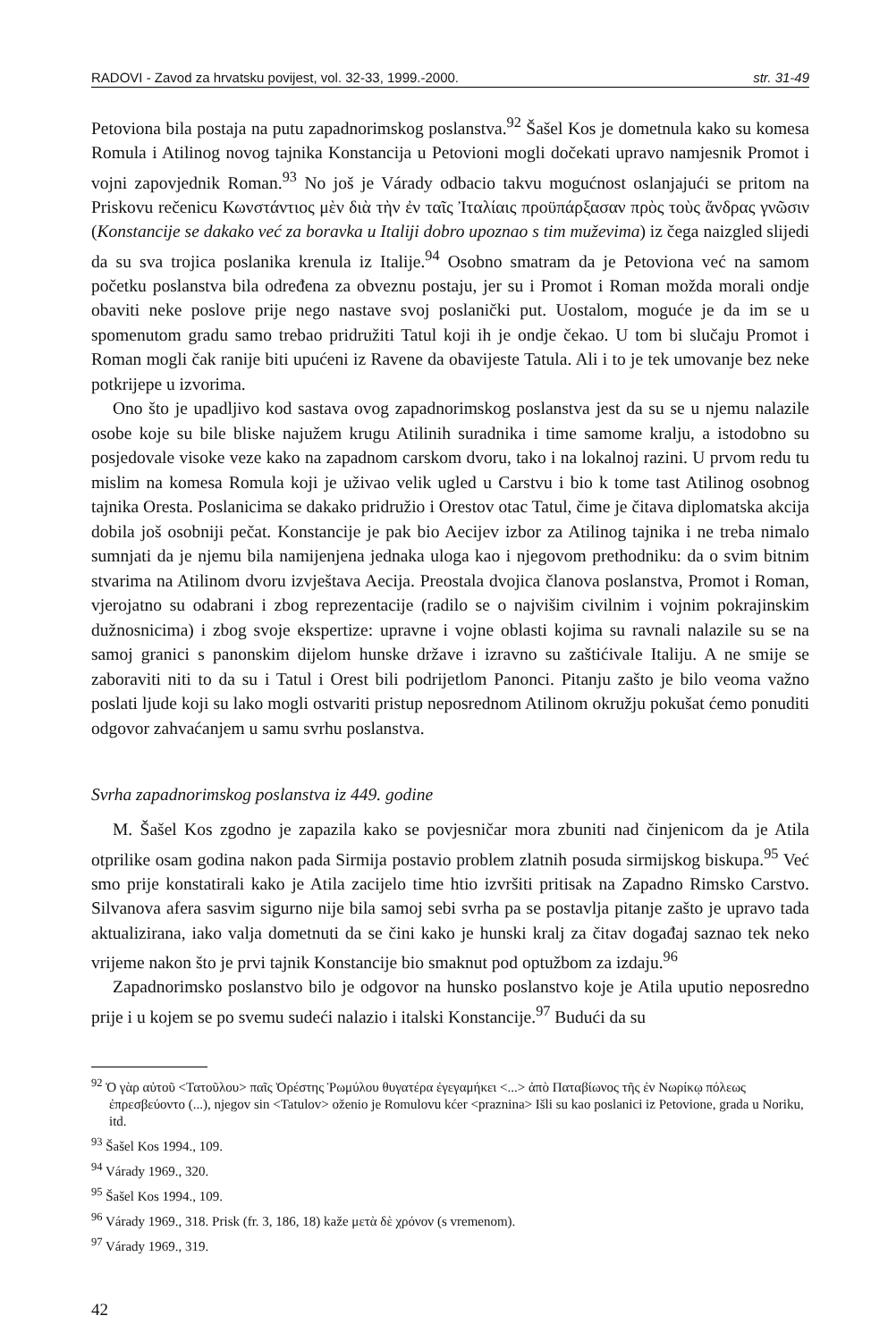RADOVI - Zavod za hrvatsku povijest, vol. 32-33, 1999.-2000. str. 31-49
Petoviona bila postaja na putu zapadnorimskog poslanstva.<sup>92</sup> Šašel Kos je dometnula kako su komesa Romula i Atilinog novog tajnika Konstancija u Petovioni mogli dočekati upravo namjesnik Promot i vojni zapovjednik Roman.<sup>93</sup> No još je Várady odbacio takvu mogućnost oslanjajući se pritom na Priskovu rečenicu Κωνστάντιος μὲν διὰ τὴν ἐν ταῖς Ἰταλίαις προϋπάρξασαν πρὸς τοὺς ἄνδρας γνῶσιν (Konstancije se dakako već za boravka u Italiji dobro upoznao s tim muževima) iz čega naizgled slijedi da su sva trojica poslanika krenula iz Italije.<sup>94</sup> Osobno smatram da je Petoviona već na samom početku poslanstva bila određena za obveznu postaju, jer su i Promot i Roman možda morali ondje obaviti neke poslove prije nego nastave svoj poslanički put. Uostalom, moguće je da im se u spomenutom gradu samo trebao pridružiti Tatul koji ih je ondje čekao. U tom bi slučaju Promot i Roman mogli čak ranije biti upućeni iz Ravene da obavijeste Tatula. Ali i to je tek umovanje bez neke potkrijepe u izvorima.
Ono što je upadljivo kod sastava ovog zapadnorimskog poslanstva jest da su se u njemu nalazile osobe koje su bile bliske najužem krugu Atilinih suradnika i time samome kralju, a istodobno su posjedovale visoke veze kako na zapadnom carskom dvoru, tako i na lokalnoj razini. U prvom redu tu mislim na komesa Romula koji je uživao velik ugled u Carstvu i bio k tome tast Atilinog osobnog tajnika Oresta. Poslanicima se dakako pridružio i Orestov otac Tatul, čime je čitava diplomatska akcija dobila još osobniji pečat. Konstancije je pak bio Aecijev izbor za Atilinog tajnika i ne treba nimalo sumnjati da je njemu bila namijenjena jednaka uloga kao i njegovom prethodniku: da o svim bitnim stvarima na Atilinom dvoru izvještava Aecija. Preostala dvojica članova poslanstva, Promot i Roman, vjerojatno su odabrani i zbog reprezentacije (radilo se o najvišim civilnim i vojnim pokrajinskim dužnosnicima) i zbog svoje ekspertize: upravne i vojne oblasti kojima su ravnali nalazile su se na samoj granici s panonskim dijelom hunske države i izravno su zaštićivale Italiju. A ne smije se zaboraviti niti to da su i Tatul i Orest bili podrijetlom Panonci. Pitanju zašto je bilo veoma važno poslati ljude koji su lako mogli ostvariti pristup neposrednom Atilinom okružju pokušat ćemo ponuditi odgovor zahvaćanjem u samu svrhu poslanstva.
Svrha zapadnorimskog poslanstva iz 449. godine
M. Šašel Kos zgodno je zapazila kako se povjesničar mora zbuniti nad činjenicom da je Atila otprilike osam godina nakon pada Sirmija postavio problem zlatnih posuda sirmijskog biskupa.<sup>95</sup> Već smo prije konstatirali kako je Atila zacijelo time htio izvršiti pritisak na Zapadno Rimsko Carstvo. Silvanova afera sasvim sigurno nije bila samoj sebi svrha pa se postavlja pitanje zašto je upravo tada aktualizirana, iako valja dometnuti da se čini kako je hunski kralj za čitav događaj saznao tek neko vrijeme nakon što je prvi tajnik Konstancije bio smaknut pod optužbom za izdaju.<sup>96</sup>
Zapadnorimsko poslanstvo bilo je odgovor na hunsko poslanstvo koje je Atila uputio neposredno prije i u kojem se po svemu sudeći nalazio i italski Konstancije.<sup>97</sup> Budući da su
<sup>92</sup> Ὁ γὰρ αὐτοῦ <Τατοῦλου> παῖς Ὀρέστης Ῥωμύλου θυγατέρα ἐγεγαμήκει <...> ἀπὸ Παταβίωνος τῆς ἐν Νωρίκῳ πόλεως ἐπρεσβεύοντο (...), njegov sin <Tatulov> oženio je Romulovu kćer <praznina> Išli su kao poslanici iz Petovione, grada u Noriku, itd.
<sup>93</sup> Šašel Kos 1994., 109.
<sup>94</sup> Várady 1969., 320.
<sup>95</sup> Šašel Kos 1994., 109.
<sup>96</sup> Várady 1969., 318. Prisk (fr. 3, 186, 18) kaže μετὰ δὲ χρόνον (s vremenom).
<sup>97</sup> Várady 1969., 319.
42